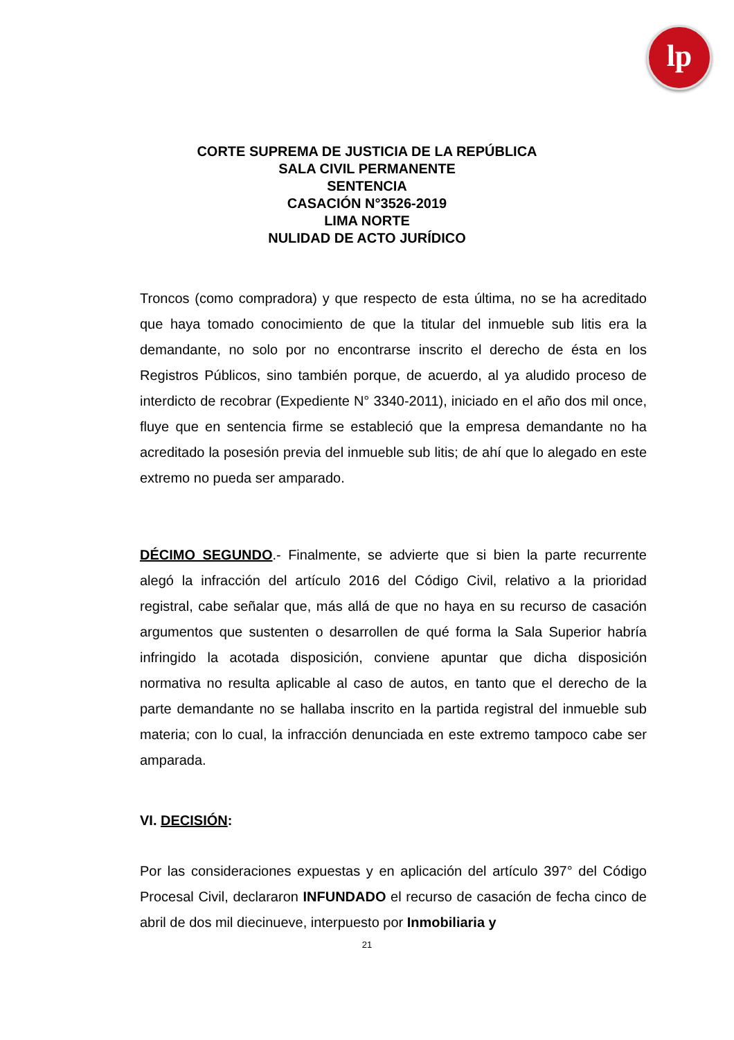lp
CORTE SUPREMA DE JUSTICIA DE LA REPÚBLICA
SALA CIVIL PERMANENTE
SENTENCIA
CASACIÓN N°3526-2019
LIMA NORTE
NULIDAD DE ACTO JURÍDICO
Troncos (como compradora) y que respecto de esta última, no se ha acreditado que haya tomado conocimiento de que la titular del inmueble sub litis era la demandante, no solo por no encontrarse inscrito el derecho de ésta en los Registros Públicos, sino también porque, de acuerdo, al ya aludido proceso de interdicto de recobrar (Expediente N° 3340-2011), iniciado en el año dos mil once, fluye que en sentencia firme se estableció que la empresa demandante no ha acreditado la posesión previa del inmueble sub litis; de ahí que lo alegado en este extremo no pueda ser amparado.
DÉCIMO SEGUNDO.- Finalmente, se advierte que si bien la parte recurrente alegó la infracción del artículo 2016 del Código Civil, relativo a la prioridad registral, cabe señalar que, más allá de que no haya en su recurso de casación argumentos que sustenten o desarrollen de qué forma la Sala Superior habría infringido la acotada disposición, conviene apuntar que dicha disposición normativa no resulta aplicable al caso de autos, en tanto que el derecho de la parte demandante no se hallaba inscrito en la partida registral del inmueble sub materia; con lo cual, la infracción denunciada en este extremo tampoco cabe ser amparada.
VI. DECISIÓN:
Por las consideraciones expuestas y en aplicación del artículo 397° del Código Procesal Civil, declararon INFUNDADO el recurso de casación de fecha cinco de abril de dos mil diecinueve, interpuesto por Inmobiliaria y
21